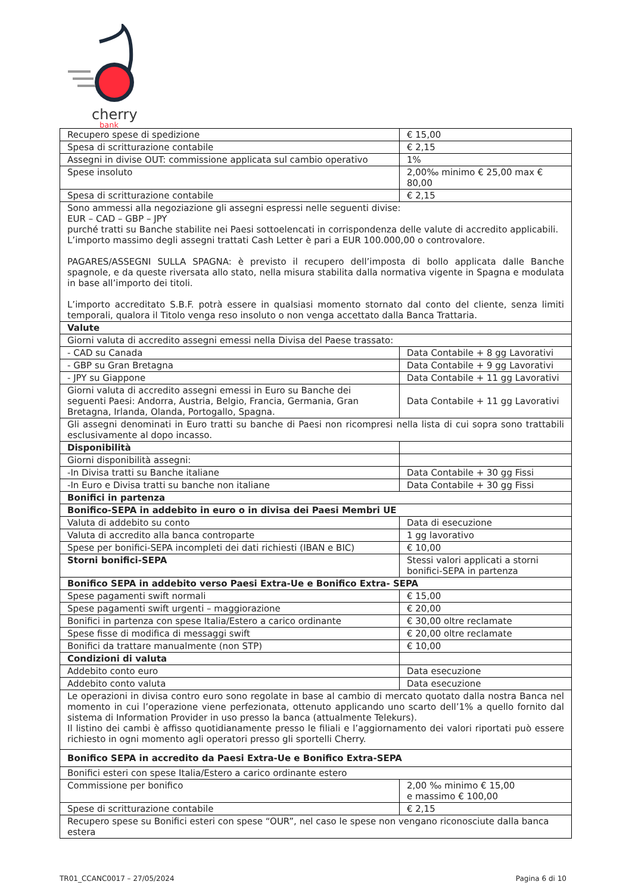cherry
bank
| Recupero spese di spedizione | € 15,00 |
| Spesa di scritturazione contabile | € 2,15 |
| Assegni in divise OUT: commissione applicata sul cambio operativo | 1% |
| Spese insoluto | 2,00‰ minimo € 25,00 max € 80,00 |
| Spesa di scritturazione contabile | € 2,15 |
| Sono ammessi alla negoziazione gli assegni espressi nelle seguenti divise: EUR – CAD – GBP – JPY purché tratti su Banche stabilite nei Paesi sottoelencati in corrispondenza delle valute di accredito applicabili. L’importo massimo degli assegni trattati Cash Letter è pari a EUR 100.000,00 o controvalore. PAGARES/ASSEGNI SULLA SPAGNA: è previsto il recupero dell’imposta di bollo applicata dalle Banche spagnole, e da queste riversata allo stato, nella misura stabilita dalla normativa vigente in Spagna e modulata in base all’importo dei titoli. L’importo accreditato S.B.F. potrà essere in qualsiasi momento stornato dal conto del cliente, senza limiti temporali, qualora il Titolo venga reso insoluto o non venga accettato dalla Banca Trattaria. | |
| Valute | |
| Giorni valuta di accredito assegni emessi nella Divisa del Paese trassato: | |
| - CAD su Canada | Data Contabile + 8 gg Lavorativi |
| - GBP su Gran Bretagna | Data Contabile + 9 gg Lavorativi |
| - JPY su Giappone | Data Contabile + 11 gg Lavorativi |
| Giorni valuta di accredito assegni emessi in Euro su Banche dei seguenti Paesi: Andorra, Austria, Belgio, Francia, Germania, Gran Bretagna, Irlanda, Olanda, Portogallo, Spagna. | Data Contabile + 11 gg Lavorativi |
| Gli assegni denominati in Euro tratti su banche di Paesi non ricompresi nella lista di cui sopra sono trattabili esclusivamente al dopo incasso. | |
| Disponibilità | |
| Giorni disponibilità assegni: | |
| -In Divisa tratti su Banche italiane | Data Contabile + 30 gg Fissi |
| -In Euro e Divisa tratti su banche non italiane | Data Contabile + 30 gg Fissi |
| Bonifici in partenza | |
| Bonifico-SEPA in addebito in euro o in divisa dei Paesi Membri UE | |
| Valuta di addebito su conto | Data di esecuzione |
| Valuta di accredito alla banca controparte | 1 gg lavorativo |
| Spese per bonifici-SEPA incompleti dei dati richiesti (IBAN e BIC) | € 10,00 |
| Storni bonifici-SEPA | Stessi valori applicati a storni bonifici-SEPA in partenza |
| Bonifico SEPA in addebito verso Paesi Extra-Ue e Bonifico Extra- SEPA | |
| Spese pagamenti swift normali | € 15,00 |
| Spese pagamenti swift urgenti – maggiorazione | € 20,00 |
| Bonifici in partenza con spese Italia/Estero a carico ordinante | € 30,00 oltre reclamate |
| Spese fisse di modifica di messaggi swift | € 20,00 oltre reclamate |
| Bonifici da trattare manualmente (non STP) | € 10,00 |
| Condizioni di valuta | |
| Addebito conto euro | Data esecuzione |
| Addebito conto valuta | Data esecuzione |
| Le operazioni in divisa contro euro sono regolate in base al cambio di mercato quotato dalla nostra Banca nel momento in cui l’operazione viene perfezionata, ottenuto applicando uno scarto dell’1% a quello fornito dal sistema di Information Provider in uso presso la banca (attualmente Telekurs). Il listino dei cambi è affisso quotidianamente presso le filiali e l’aggiornamento dei valori riportati può essere richiesto in ogni momento agli operatori presso gli sportelli Cherry. | |
| Bonifico SEPA in accredito da Paesi Extra-Ue e Bonifico Extra-SEPA | |
| Bonifici esteri con spese Italia/Estero a carico ordinante estero | |
| Commissione per bonifico | 2,00 ‰ minimo € 15,00 e massimo € 100,00 |
| Spese di scritturazione contabile | € 2,15 |
| Recupero spese su Bonifici esteri con spese “OUR”, nel caso le spese non vengano riconosciute dalla banca estera | |
TR01_CCANC0017 – 27/05/2024 Pagina 6 di 10